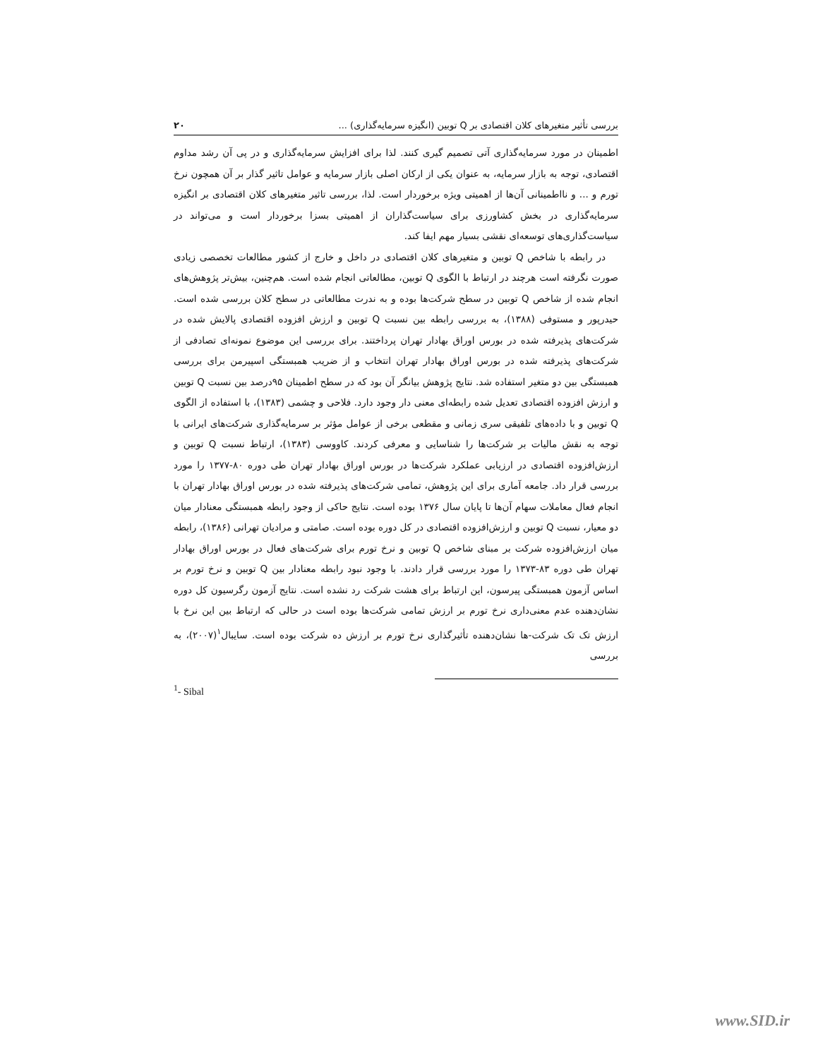بررسی تأثیر متغیرهای کلان اقتصادی بر Q توبین (انگیزه سرمایه‌گذاری) ... ۲۰
اطمینان در مورد سرمایه‌گذاری آتی تصمیم گیری کنند. لذا برای افزایش سرمایه‌گذاری و در پی آن رشد مداوم اقتصادی، توجه به بازار سرمایه، به عنوان یکی از ارکان اصلی بازار سرمایه و عوامل تاثیر گذار بر آن همچون نرخ تورم و ... و نااطمینانی آن‌ها از اهمیتی ویژه برخوردار است. لذا، بررسی تاثیر متغیرهای کلان اقتصادی بر انگیزه سرمایه‌گذاری در بخش کشاورزی برای سیاست‌گذاران از اهمیتی بسزا برخوردار است و می‌تواند در سیاست‌گذاری‌های توسعه‌ای نقشی بسیار مهم ایفا کند.
در رابطه با شاخص Q توبین و متغیرهای کلان اقتصادی در داخل و خارج از کشور مطالعات تخصصی زیادی صورت نگرفته است هرچند در ارتباط با الگوی Q توبین، مطالعاتی انجام شده است. هم‌چنین، بیش‌تر پژوهش‌های انجام شده از شاخص Q توبین در سطح شرکت‌ها بوده و به ندرت مطالعاتی در سطح کلان بررسی شده است. حیدرپور و مستوفی (۱۳۸۸)، به بررسی رابطه بین نسبت Q توبین و ارزش افزوده اقتصادی پالایش شده در شرکت‌های پذیرفته شده در بورس اوراق بهادار تهران پرداختند. برای بررسی این موضوع نمونه‌ای تصادفی از شرکت‌های پذیرفته شده در بورس اوراق بهادار تهران انتخاب و از ضریب همبستگی اسپیرمن برای بررسی همبستگی بین دو متغیر استفاده شد. نتایج پژوهش بیانگر آن بود که در سطح اطمینان ۹۵درصد بین نسبت Q توبین و ارزش افزوده اقتصادی تعدیل شده رابطه‌ای معنی دار وجود دارد. فلاحی و چشمی (۱۳۸۳)، با استفاده از الگوی Q توبین و با داده‌های تلفیقی سری زمانی و مقطعی برخی از عوامل مؤثر بر سرمایه‌گذاری شرکت‌های ایرانی با توجه به نقش مالیات بر شرکت‌ها را شناسایی و معرفی کردند. کاووسی (۱۳۸۳)، ارتباط نسبت Q توبین و ارزش‌افزوده اقتصادی در ارزیابی عملکرد شرکت‌ها در بورس اوراق بهادار تهران طی دوره ۸۰-۱۳۷۷ را مورد بررسی قرار داد. جامعه آماری برای این پژوهش، تمامی شرکت‌های پذیرفته شده در بورس اوراق بهادار تهران با انجام فعال معاملات سهام آن‌ها تا پایان سال ۱۳۷۶ بوده است. نتایج حاکی از وجود رابطه همبستگی معنادار میان دو معیار، نسبت Q توبین و ارزش‌افزوده اقتصادی در کل دوره بوده است. صامتی و مرادیان تهرانی (۱۳۸۶)، رابطه میان ارزش‌افزوده شرکت بر مبنای شاخص Q توبین و نرخ تورم برای شرکت‌های فعال در بورس اوراق بهادار تهران طی دوره ۸۳-۱۳۷۳ را مورد بررسی قرار دادند. با وجود نبود رابطه معنادار بین Q توبین و نرخ تورم بر اساس آزمون همبستگی پیرسون، این ارتباط برای هشت شرکت رد نشده است. نتایج آزمون رگرسیون کل دوره نشان‌دهنده عدم معنی‌داری نرخ تورم بر ارزش تمامی شرکت‌ها بوده است در حالی که ارتباط بین این نرخ با ارزش تک تک شرکت-ها نشان‌دهنده تأثیرگذاری نرخ تورم بر ارزش ده شرکت بوده است. سایبال<sup>۱</sup>(۲۰۰۷)، به بررسی
<sup>1</sup>- Sibal
www.SID.ir